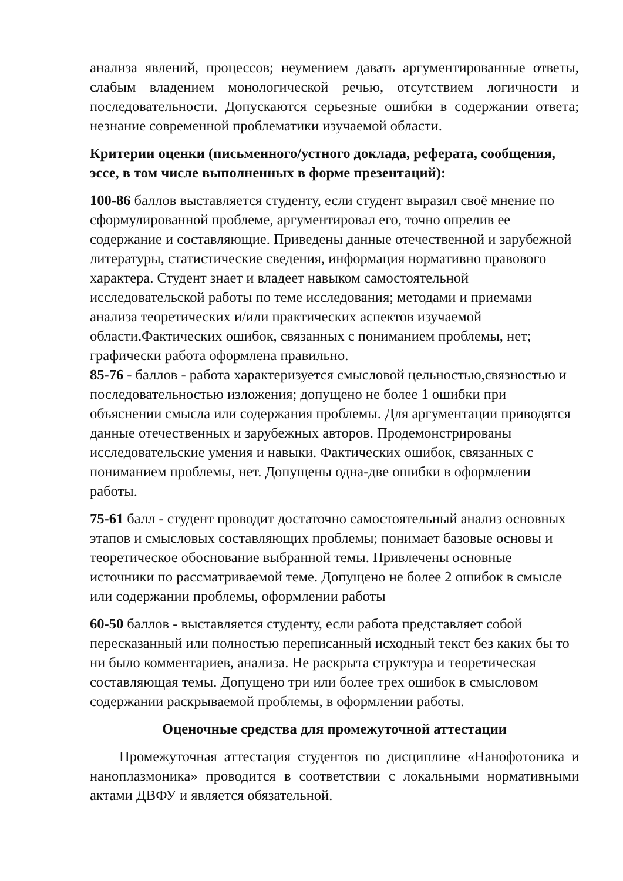анализа явлений, процессов; неумением давать аргументированные ответы, слабым владением монологической речью, отсутствием логичности и последовательности. Допускаются серьезные ошибки в содержании ответа; незнание современной проблематики изучаемой области.
Критерии оценки (письменного/устного доклада, реферата, сообщения, эссе, в том числе выполненных в форме презентаций):
100-86 баллов выставляется студенту, если студент выразил своё мнение по сформулированной проблеме, аргументировал его, точно опрелив ее содержание и составляющие. Приведены данные отечественной и зарубежной литературы, статистические сведения, информация нормативно правового характера. Студент знает и владеет навыком самостоятельной исследовательской работы по теме исследования; методами и приемами анализа теоретических и/или практических аспектов изучаемой области.Фактических ошибок, связанных с пониманием проблемы, нет; графически работа оформлена правильно.
85-76 - баллов - работа характеризуется смысловой цельностью,связностью и последовательностью изложения; допущено не более 1 ошибки при объяснении смысла или содержания проблемы. Для аргументации приводятся данные отечественных и зарубежных авторов. Продемонстрированы исследовательские умения и навыки. Фактических ошибок, связанных с пониманием проблемы, нет. Допущены одна-две ошибки в оформлении работы.
75-61 балл - студент проводит достаточно самостоятельный анализ основных этапов и смысловых составляющих проблемы; понимает базовые основы и теоретическое обоснование выбранной темы. Привлечены основные источники по рассматриваемой теме. Допущено не более 2 ошибок в смысле или содержании проблемы, оформлении работы
60-50 баллов - выставляется студенту, если работа представляет собой пересказанный или полностью переписанный исходный текст без каких бы то ни было комментариев, анализа. Не раскрыта структура и теоретическая составляющая темы. Допущено три или более трех ошибок в смысловом содержании раскрываемой проблемы, в оформлении работы.
Оценочные средства для промежуточной аттестации
Промежуточная аттестация студентов по дисциплине «Нанофотоника и наноплазмоника» проводится в соответствии с локальными нормативными актами ДВФУ и является обязательной.